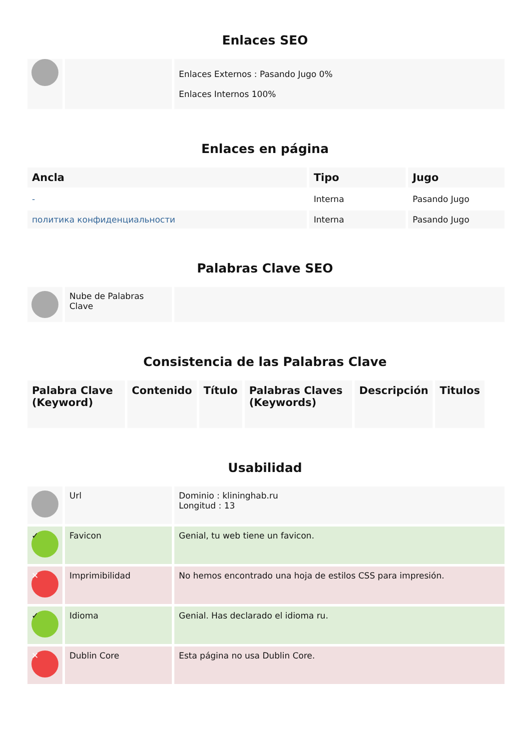Enlaces SEO
| | | Enlaces Externos : Pasando Jugo 0% Enlaces Internos 100% |
Enlaces en página
| Ancla | Tipo | Jugo |
| --- | --- | --- |
| - | Interna | Pasando Jugo |
| политика конфиденциальности | Interna | Pasando Jugo |
Palabras Clave SEO
| | Nube de Palabras Clave | |
Consistencia de las Palabras Clave
| Palabra Clave (Keyword) | Contenido | Título | Palabras Claves (Keywords) | Descripción | Titulos |
| --- | --- | --- | --- | --- | --- |
Usabilidad
| | Url | Dominio : klininghab.ru Longitud : 13 |
| ✓ | Favicon | Genial, tu web tiene un favicon. |
| ✕ | Imprimibilidad | No hemos encontrado una hoja de estilos CSS para impresión. |
| ✓ | Idioma | Genial. Has declarado el idioma ru. |
| ✕ | Dublin Core | Esta página no usa Dublin Core. |